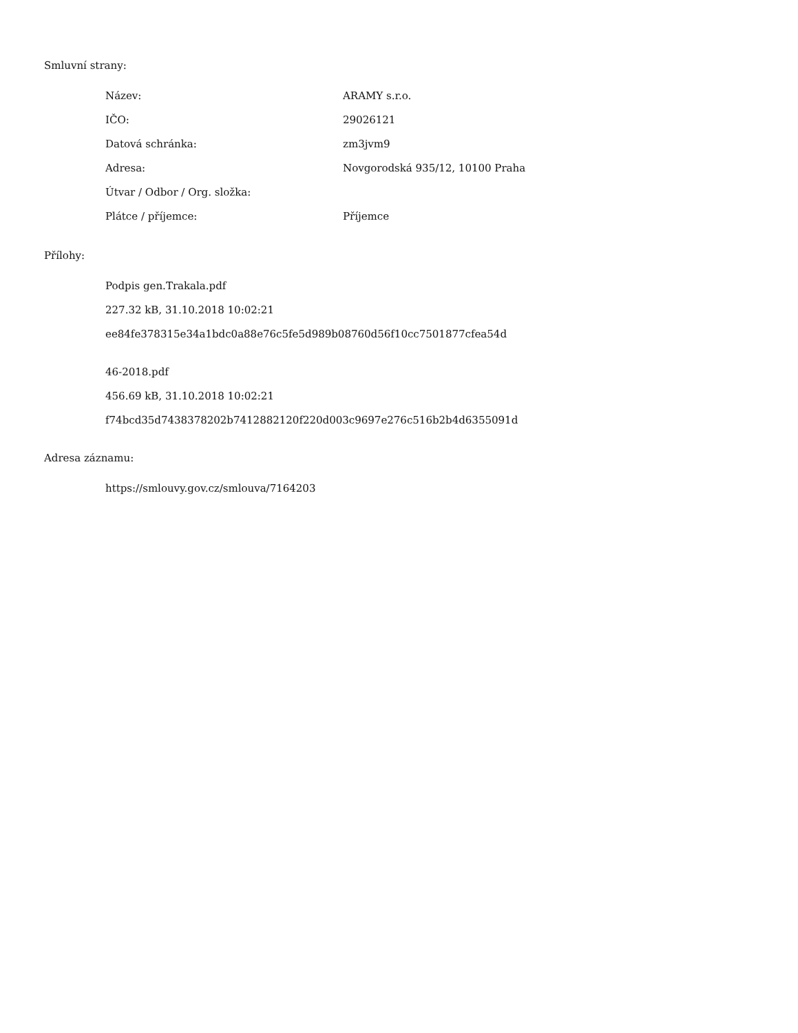Smluvní strany:
| Název: | ARAMY s.r.o. |
| IČO: | 29026121 |
| Datová schránka: | zm3jvm9 |
| Adresa: | Novgorodská 935/12, 10100 Praha |
| Útvar / Odbor / Org. složka: | |
| Plátce / příjemce: | Příjemce |
Přílohy:
Podpis gen.Trakala.pdf
227.32 kB, 31.10.2018 10:02:21
ee84fe378315e34a1bdc0a88e76c5fe5d989b08760d56f10cc7501877cfea54d
46-2018.pdf
456.69 kB, 31.10.2018 10:02:21
f74bcd35d7438378202b7412882120f220d003c9697e276c516b2b4d6355091d
Adresa záznamu:
https://smlouvy.gov.cz/smlouva/7164203